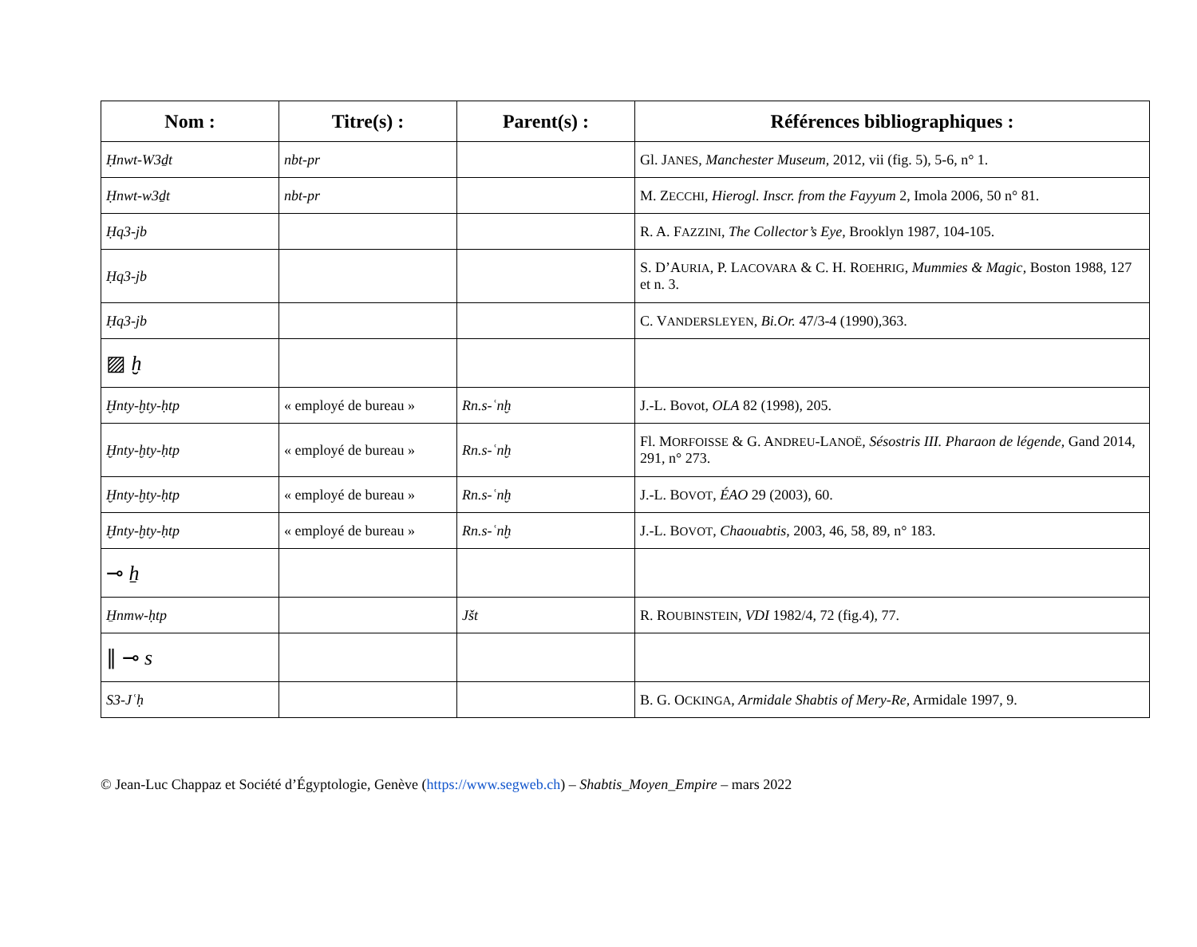| Nom : | Titre(s) : | Parent(s) : | Références bibliographiques : |
| --- | --- | --- | --- |
| Ḥnwt-W3ḏt | nbt-pr | | Gl. J ANES , Manchester Museum , 2012, vii (fig. 5), 5-6, n° 1. |
| Ḥnwt-w3ḏt | nbt-pr | | M. Z ECCHI , Hierogl. Inscr. from the Fayyum 2, Imola 2006, 50 n° 81. |
| Ḥq3-jb | | | R. A. F AZZINI , The Collector’s Eye , Brooklyn 1987, 104-105. |
| Ḥq3-jb | | | S. D’A URIA , P. L ACOVARA & C. H. R OEHRIG , Mummies & Magic , Boston 1988, 127 et n. 3. |
| Ḥq3-jb | | | C. V ANDERSLEYEN , Bi.Or. 47/3-4 (1990),363. |
| ▨ ḫ | | | |
| Ḫnty-ḫty-ḥtp | « employé de bureau » | Rn.s-ʿnḫ | J.-L. Bovot, OLA 82 (1998), 205. |
| Ḫnty-ḫty-ḥtp | « employé de bureau » | Rn.s-ʿnḫ | Fl. M ORFOISSE & G. A NDREU -L ANOË , Sésostris III. Pharaon de légende , Gand 2014, 291, n° 273. |
| Ḫnty-ḫty-ḥtp | « employé de bureau » | Rn.s-ʿnḫ | J.-L. B OVOT , ÉAO 29 (2003), 60. |
| Ḫnty-ḫty-ḥtp | « employé de bureau » | Rn.s-ʿnḫ | J.-L. B OVOT , Chaouabtis , 2003, 46, 58, 89, n° 183. |
| ⊸ ẖ | | | |
| H̱nmw-ḥtp | | Jšt | R. R OUBINSTEIN , VDI 1982/4, 72 (fig.4), 77. |
| ∥ ⊸ s | | | |
| S3-Jʿḥ | | | B. G. O CKINGA , Armidale Shabtis of Mery-Re , Armidale 1997, 9. |
© Jean-Luc Chappaz et Société d’Égyptologie, Genève (https://www.segweb.ch) – Shabtis_Moyen_Empire – mars 2022